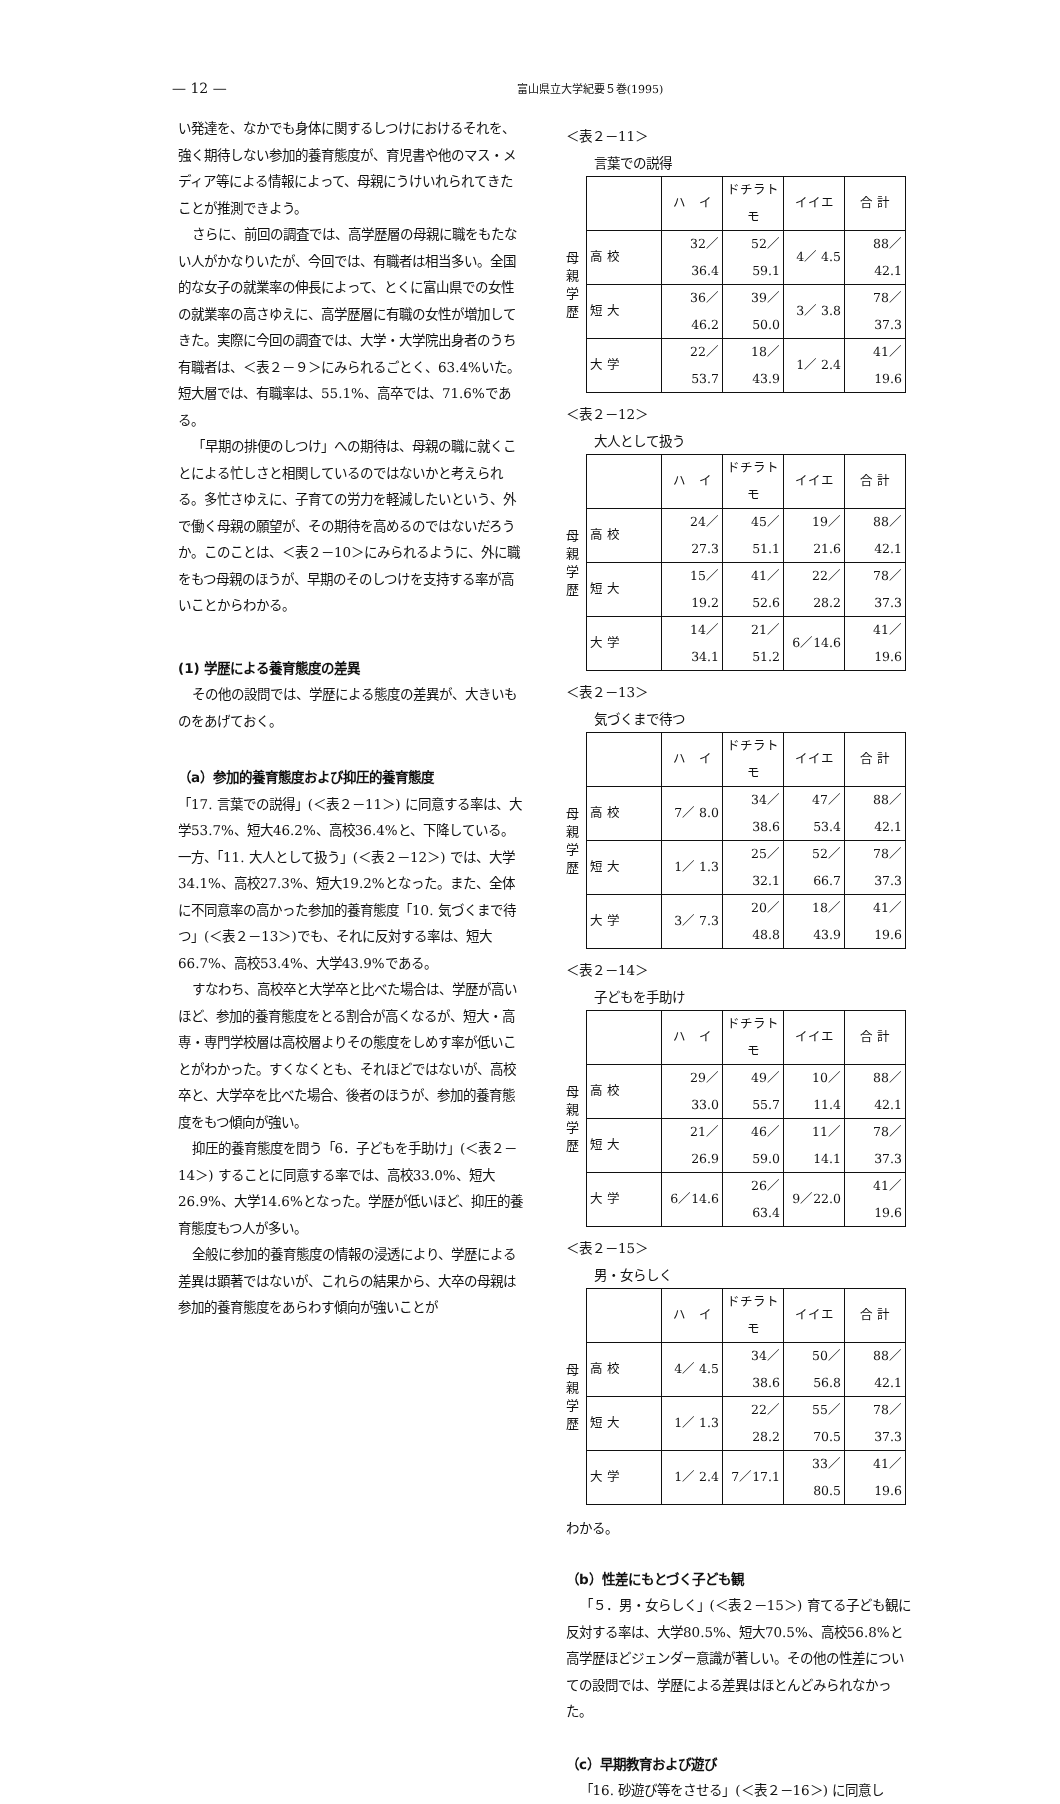— 12 — 富山県立大学紀要５巻(1995)
い発達を、なかでも身体に関するしつけにおけるそれを、強く期待しない参加的養育態度が、育児書や他のマス・メディア等による情報によって、母親にうけいれられてきたことが推測できよう。
さらに、前回の調査では、高学歴層の母親に職をもたない人がかなりいたが、今回では、有職者は相当多い。全国的な女子の就業率の伸長によって、とくに富山県での女性の就業率の高さゆえに、高学歴層に有職の女性が増加してきた。実際に今回の調査では、大学・大学院出身者のうち有職者は、＜表２－９＞にみられるごとく、63.4%いた。短大層では、有職率は、55.1%、高卒では、71.6%である。
「早期の排便のしつけ」への期待は、母親の職に就くことによる忙しさと相関しているのではないかと考えられる。多忙さゆえに、子育ての労力を軽減したいという、外で働く母親の願望が、その期待を高めるのではないだろうか。このことは、＜表２－10＞にみられるように、外に職をもつ母親のほうが、早期のそのしつけを支持する率が高いことからわかる。
(1) 学歴による養育態度の差異
その他の設問では、学歴による態度の差異が、大きいものをあげておく。
（a）参加的養育態度および抑圧的養育態度
「17. 言葉での説得」(＜表２－11＞) に同意する率は、大学53.7%、短大46.2%、高校36.4%と、下降している。一方、「11. 大人として扱う」(＜表２－12＞) では、大学34.1%、高校27.3%、短大19.2%となった。また、全体に不同意率の高かった参加的養育態度「10. 気づくまで待つ」(＜表２－13＞)でも、それに反対する率は、短大66.7%、高校53.4%、大学43.9%である。
すなわち、高校卒と大学卒と比べた場合は、学歴が高いほど、参加的養育態度をとる割合が高くなるが、短大・高専・専門学校層は高校層よりその態度をしめす率が低いことがわかった。すくなくとも、それほどではないが、高校卒と、大学卒を比べた場合、後者のほうが、参加的養育態度をもつ傾向が強い。
抑圧的養育態度を問う「6．子どもを手助け」(＜表２－14＞) することに同意する率では、高校33.0%、短大26.9%、大学14.6%となった。学歴が低いほど、抑圧的養育態度もつ人が多い。
全般に参加的養育態度の情報の浸透により、学歴による差異は顕著ではないが、これらの結果から、大卒の母親は参加的養育態度をあらわす傾向が強いことが
＜表２－11＞
言葉での説得
母
親
学
歴
| | ハ イ | ドチラトモ | イイエ | 合 計 |
| 高 校 | 32／36.4 | 52／59.1 | 4／ 4.5 | 88／42.1 |
| 短 大 | 36／46.2 | 39／50.0 | 3／ 3.8 | 78／37.3 |
| 大 学 | 22／53.7 | 18／43.9 | 1／ 2.4 | 41／19.6 |
＜表２－12＞
大人として扱う
母
親
学
歴
| | ハ イ | ドチラトモ | イイエ | 合 計 |
| 高 校 | 24／27.3 | 45／51.1 | 19／21.6 | 88／42.1 |
| 短 大 | 15／19.2 | 41／52.6 | 22／28.2 | 78／37.3 |
| 大 学 | 14／34.1 | 21／51.2 | 6／14.6 | 41／19.6 |
＜表２－13＞
気づくまで待つ
母
親
学
歴
| | ハ イ | ドチラトモ | イイエ | 合 計 |
| 高 校 | 7／ 8.0 | 34／38.6 | 47／53.4 | 88／42.1 |
| 短 大 | 1／ 1.3 | 25／32.1 | 52／66.7 | 78／37.3 |
| 大 学 | 3／ 7.3 | 20／48.8 | 18／43.9 | 41／19.6 |
＜表２－14＞
子どもを手助け
母
親
学
歴
| | ハ イ | ドチラトモ | イイエ | 合 計 |
| 高 校 | 29／33.0 | 49／55.7 | 10／11.4 | 88／42.1 |
| 短 大 | 21／26.9 | 46／59.0 | 11／14.1 | 78／37.3 |
| 大 学 | 6／14.6 | 26／63.4 | 9／22.0 | 41／19.6 |
＜表２－15＞
男・女らしく
母
親
学
歴
| | ハ イ | ドチラトモ | イイエ | 合 計 |
| 高 校 | 4／ 4.5 | 34／38.6 | 50／56.8 | 88／42.1 |
| 短 大 | 1／ 1.3 | 22／28.2 | 55／70.5 | 78／37.3 |
| 大 学 | 1／ 2.4 | 7／17.1 | 33／80.5 | 41／19.6 |
わかる。
（b）性差にもとづく子ども観
「５．男・女らしく」(＜表２－15＞) 育てる子ども観に反対する率は、大学80.5%、短大70.5%、高校56.8%と高学歴ほどジェンダー意識が著しい。その他の性差についての設問では、学歴による差異はほとんどみられなかった。
（c）早期教育および遊び
「16. 砂遊び等をさせる」(＜表２－16＞) に同意し